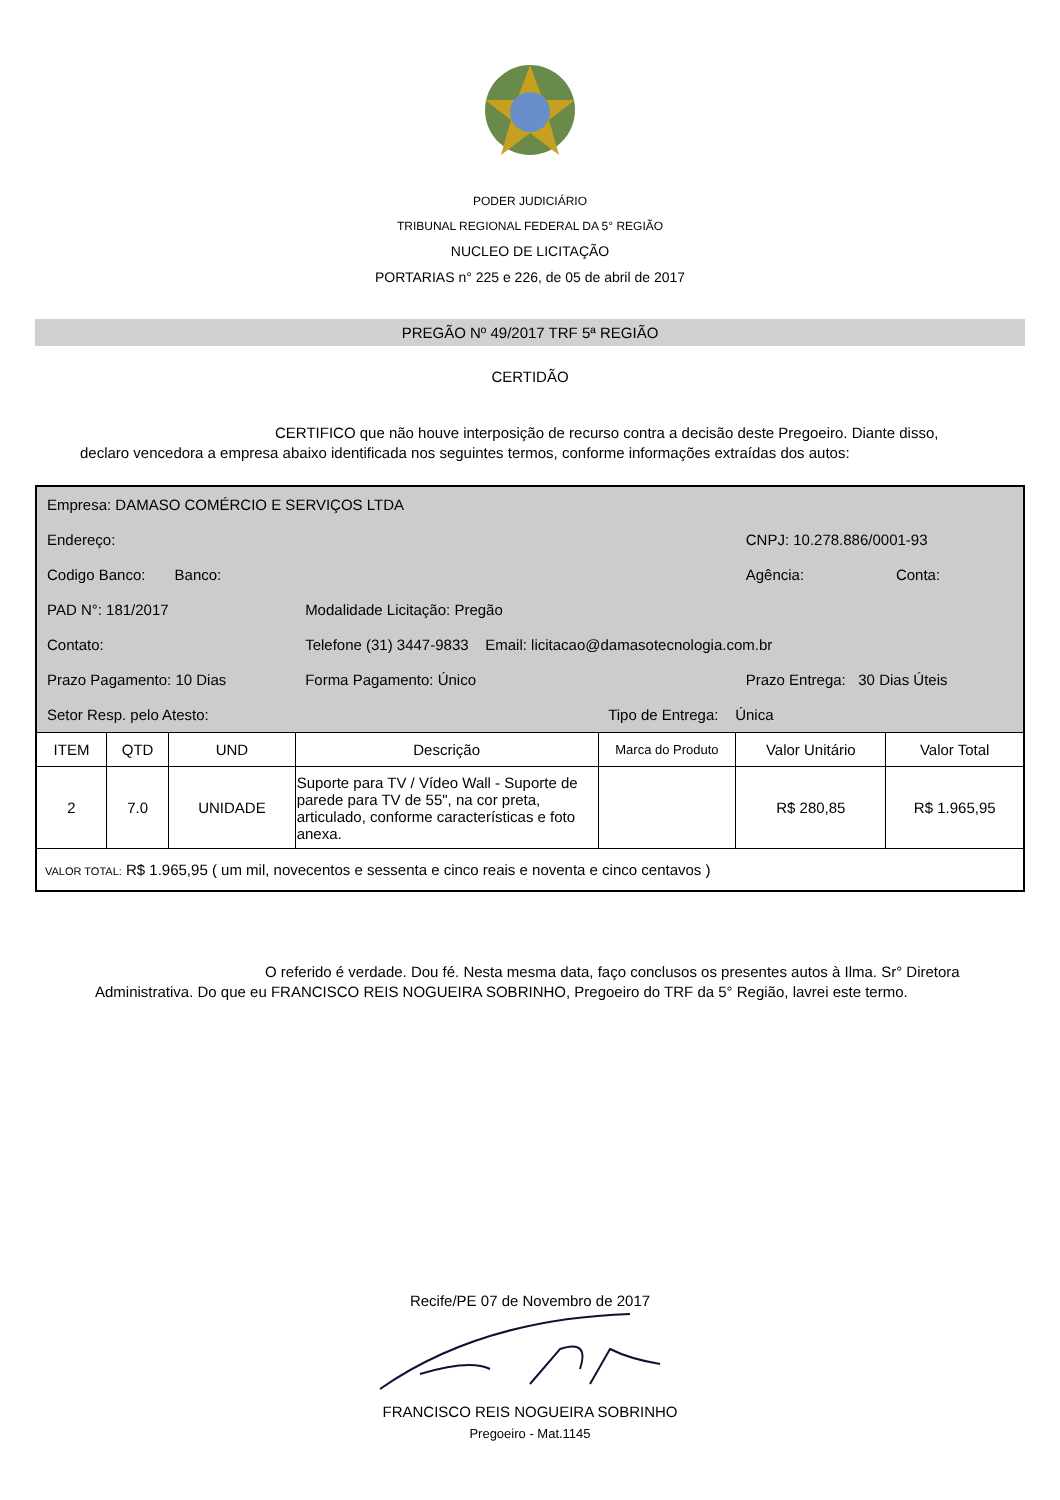PODER JUDICIÁRIO
TRIBUNAL REGIONAL FEDERAL DA 5° REGIÃO
NUCLEO DE LICITAÇÃO
PORTARIAS n° 225 e 226, de 05 de abril de 2017
PREGÃO Nº 49/2017 TRF 5ª REGIÃO
CERTIDÃO
CERTIFICO que não houve interposição de recurso contra a decisão deste Pregoeiro. Diante disso, declaro vencedora a empresa abaixo identificada nos seguintes termos, conforme informações extraídas dos autos:
| Empresa: DAMASO COMÉRCIO E SERVIÇOS LTDA | | | | | | |
| Endereço: | | | | | CNPJ: 10.278.886/0001-93 | |
| Codigo Banco: Banco: | | | | | Agência: | Conta: |
| PAD N°: 181/2017 | | | Modalidade Licitação: Pregão | | | |
| Contato: | | | Telefone (31) 3447-9833 Email: licitacao@damasotecnologia.com.br | | | |
| Prazo Pagamento: 10 Dias | | | Forma Pagamento: Único | | Prazo Entrega: 30 Dias Úteis | |
| Setor Resp. pelo Atesto: | | | | Tipo de Entrega: Única | | |
| ITEM | QTD | UND | Descrição | Marca do Produto | Valor Unitário | Valor Total |
| 2 | 7.0 | UNIDADE | Suporte para TV / Vídeo Wall - Suporte de parede para TV de 55", na cor preta, articulado, conforme características e foto anexa. | | R$ 280,85 | R$ 1.965,95 |
| VALOR TOTAL: R$ 1.965,95 ( um mil, novecentos e sessenta e cinco reais e noventa e cinco centavos ) | | | | | | |
O referido é verdade. Dou fé. Nesta mesma data, faço conclusos os presentes autos à Ilma. Sr° Diretora Administrativa. Do que eu FRANCISCO REIS NOGUEIRA SOBRINHO, Pregoeiro do TRF da 5° Região, lavrei este termo.
Recife/PE 07 de Novembro de 2017
FRANCISCO REIS NOGUEIRA SOBRINHO
Pregoeiro - Mat.1145